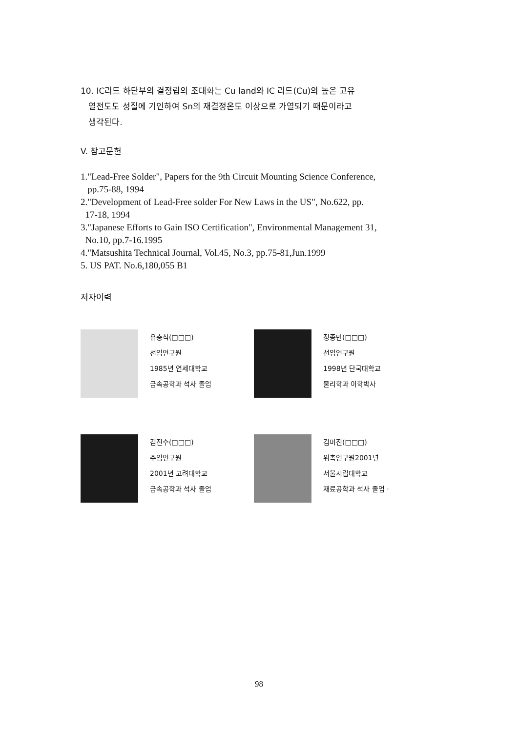10. IC리드 하단부의 결정립의 조대화는 Cu land와 IC 리드(Cu)의 높은 고유
열전도도 성질에 기인하여 Sn의 재결정온도 이상으로 가열되기 때문이라고
생각된다.
V. 참고문헌
1."Lead-Free Solder", Papers for the 9th Circuit Mounting Science Conference,
pp.75-88, 1994
2."Development of Lead-Free solder For New Laws in the US", No.622, pp.
17-18, 1994
3."Japanese Efforts to Gain ISO Certification", Environmental Management 31,
No.10, pp.7-16.1995
4."Matsushita Technical Journal, Vol.45, No.3, pp.75-81,Jun.1999
5. US PAT. No.6,180,055 B1
저자이력
유충식(□□□)
선임연구원
1985년 연세대학교
금속공학과 석사 졸업
정종만(□□□)
선임연구원
1998년 단국대학교
물리학과 이학박사
김진수(□□□)
주임연구원
2001년 고려대학교
금속공학과 석사 졸업
김미진(□□□)
위촉연구원2001년
서울시립대학교
재료공학과 석사 졸업 ·
98